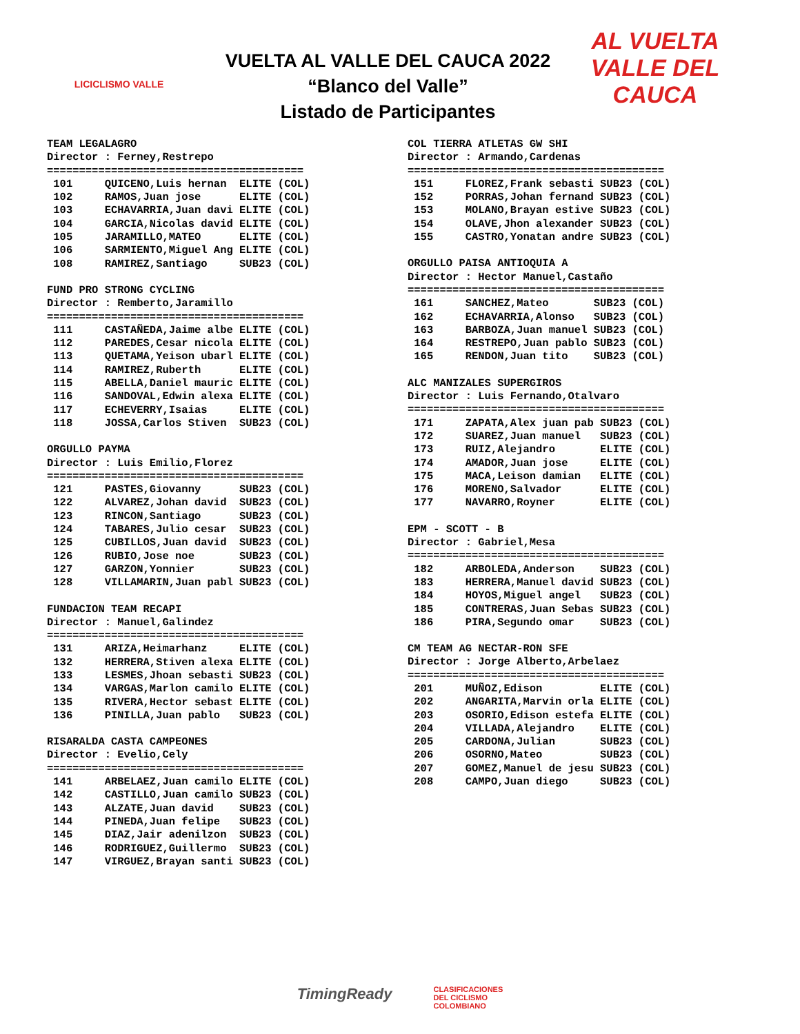LICICLISMO VALLE
VUELTA AL VALLE DEL CAUCA 2022
“Blanco del Valle”
Listado de Participantes
AL VUELTA
VALLE DEL CAUCA
TEAM LEGALAGRO Director : Ferney,Restrepo ========================================
| 101 | QUICENO,Luis hernan | ELITE (COL) |
| 102 | RAMOS,Juan jose | ELITE (COL) |
| 103 | ECHAVARRIA,Juan davi | ELITE (COL) |
| 104 | GARCIA,Nicolas david | ELITE (COL) |
| 105 | JARAMILLO,MATEO | ELITE (COL) |
| 106 | SARMIENTO,Miguel Ang | ELITE (COL) |
| 108 | RAMIREZ,Santiago | SUB23 (COL) |
FUND PRO STRONG CYCLING Director : Remberto,Jaramillo ========================================
| 111 | CASTAÑEDA,Jaime albe | ELITE (COL) |
| 112 | PAREDES,Cesar nicola | ELITE (COL) |
| 113 | QUETAMA,Yeison ubarl | ELITE (COL) |
| 114 | RAMIREZ,Ruberth | ELITE (COL) |
| 115 | ABELLA,Daniel mauric | ELITE (COL) |
| 116 | SANDOVAL,Edwin alexa | ELITE (COL) |
| 117 | ECHEVERRY,Isaias | ELITE (COL) |
| 118 | JOSSA,Carlos Stiven | SUB23 (COL) |
ORGULLO PAYMA Director : Luis Emilio,Florez ========================================
| 121 | PASTES,Giovanny | SUB23 (COL) |
| 122 | ALVAREZ,Johan david | SUB23 (COL) |
| 123 | RINCON,Santiago | SUB23 (COL) |
| 124 | TABARES,Julio cesar | SUB23 (COL) |
| 125 | CUBILLOS,Juan david | SUB23 (COL) |
| 126 | RUBIO,Jose noe | SUB23 (COL) |
| 127 | GARZON,Yonnier | SUB23 (COL) |
| 128 | VILLAMARIN,Juan pabl | SUB23 (COL) |
FUNDACION TEAM RECAPI Director : Manuel,Galindez ========================================
| 131 | ARIZA,Heimarhanz | ELITE (COL) |
| 132 | HERRERA,Stiven alexa | ELITE (COL) |
| 133 | LESMES,Jhoan sebasti | SUB23 (COL) |
| 134 | VARGAS,Marlon camilo | ELITE (COL) |
| 135 | RIVERA,Hector sebast | ELITE (COL) |
| 136 | PINILLA,Juan pablo | SUB23 (COL) |
RISARALDA CASTA CAMPEONES Director : Evelio,Cely ========================================
| 141 | ARBELAEZ,Juan camilo | ELITE (COL) |
| 142 | CASTILLO,Juan camilo | SUB23 (COL) |
| 143 | ALZATE,Juan david | SUB23 (COL) |
| 144 | PINEDA,Juan felipe | SUB23 (COL) |
| 145 | DIAZ,Jair adenilzon | SUB23 (COL) |
| 146 | RODRIGUEZ,Guillermo | SUB23 (COL) |
| 147 | VIRGUEZ,Brayan santi | SUB23 (COL) |
COL TIERRA ATLETAS GW SHI Director : Armando,Cardenas ========================================
| 151 | FLOREZ,Frank sebasti | SUB23 (COL) |
| 152 | PORRAS,Johan fernand | SUB23 (COL) |
| 153 | MOLANO,Brayan estive | SUB23 (COL) |
| 154 | OLAVE,Jhon alexander | SUB23 (COL) |
| 155 | CASTRO,Yonatan andre | SUB23 (COL) |
ORGULLO PAISA ANTIOQUIA A Director : Hector Manuel,Castaño ========================================
| 161 | SANCHEZ,Mateo | SUB23 (COL) |
| 162 | ECHAVARRIA,Alonso | SUB23 (COL) |
| 163 | BARBOZA,Juan manuel | SUB23 (COL) |
| 164 | RESTREPO,Juan pablo | SUB23 (COL) |
| 165 | RENDON,Juan tito | SUB23 (COL) |
ALC MANIZALES SUPERGIROS Director : Luis Fernando,Otalvaro ========================================
| 171 | ZAPATA,Alex juan pab | SUB23 (COL) |
| 172 | SUAREZ,Juan manuel | SUB23 (COL) |
| 173 | RUIZ,Alejandro | ELITE (COL) |
| 174 | AMADOR,Juan jose | ELITE (COL) |
| 175 | MACA,Leison damian | ELITE (COL) |
| 176 | MORENO,Salvador | ELITE (COL) |
| 177 | NAVARRO,Royner | ELITE (COL) |
EPM - SCOTT - B Director : Gabriel,Mesa ========================================
| 182 | ARBOLEDA,Anderson | SUB23 (COL) |
| 183 | HERRERA,Manuel david | SUB23 (COL) |
| 184 | HOYOS,Miguel angel | SUB23 (COL) |
| 185 | CONTRERAS,Juan Sebas | SUB23 (COL) |
| 186 | PIRA,Segundo omar | SUB23 (COL) |
CM TEAM AG NECTAR-RON SFE Director : Jorge Alberto,Arbelaez ========================================
| 201 | MUÑOZ,Edison | ELITE (COL) |
| 202 | ANGARITA,Marvin orla | ELITE (COL) |
| 203 | OSORIO,Edison estefa | ELITE (COL) |
| 204 | VILLADA,Alejandro | ELITE (COL) |
| 205 | CARDONA,Julian | SUB23 (COL) |
| 206 | OSORNO,Mateo | SUB23 (COL) |
| 207 | GOMEZ,Manuel de jesu | SUB23 (COL) |
| 208 | CAMPO,Juan diego | SUB23 (COL) |
TimingReady
CLASIFICACIONES
DEL CICLISMO
COLOMBIANO